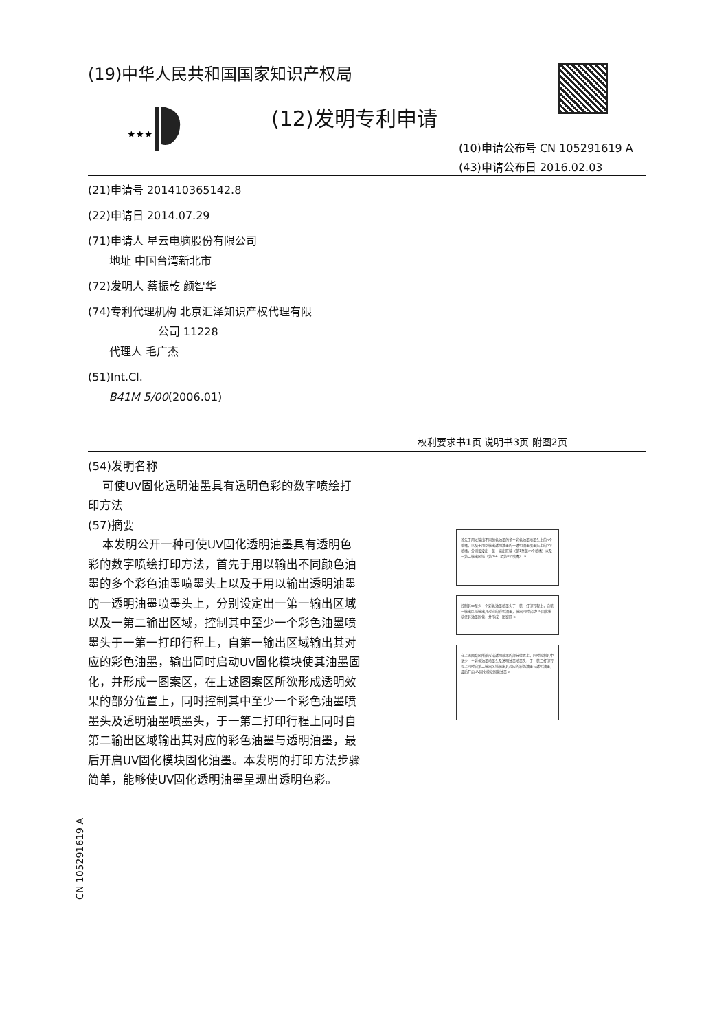(19)中华人民共和国国家知识产权局
★★★
(12)发明专利申请
(10)申请公布号 CN 105291619 A
(43)申请公布日 2016.02.03
(21)申请号 201410365142.8
(22)申请日 2014.07.29
(71)申请人 星云电脑股份有限公司
地址 中国台湾新北市
(72)发明人 蔡振乾 颜智华
(74)专利代理机构 北京汇泽知识产权代理有限
公司 11228
代理人 毛广杰
(51)Int.Cl.
B41M 5/00(2006.01)
权利要求书1页 说明书3页 附图2页
(54)发明名称
可使UV固化透明油墨具有透明色彩的数字喷绘打印方法
(57)摘要
本发明公开一种可使UV固化透明油墨具有透明色彩的数字喷绘打印方法，首先于用以输出不同颜色油墨的多个彩色油墨喷墨头上以及于用以输出透明油墨的一透明油墨喷墨头上，分别设定出一第一输出区域以及一第二输出区域，控制其中至少一个彩色油墨喷墨头于一第一打印行程上，自第一输出区域输出其对应的彩色油墨，输出同时启动UV固化模块使其油墨固化，并形成一图案区，在上述图案区所欲形成透明效果的部分位置上，同时控制其中至少一个彩色油墨喷墨头及透明油墨喷墨头，于一第二打印行程上同时自第二输出区域输出其对应的彩色油墨与透明油墨，最后开启UV固化模块固化油墨。本发明的打印方法步骤简单，能够使UV固化透明油墨呈现出透明色彩。
首先于用以输出不同颜色油墨的多个彩色油墨喷墨头上的n个喷嘴，以及于用以输出透明油墨的一透明油墨喷墨头上的n个喷嘴，分别设定出一第一输出区域（第1至第m个喷嘴）以及一第二输出区域（第m+1至第n个喷嘴） a
控制其中至少一个彩色油墨喷墨头于一第一打印行程上，自第一输出区域输出其对应的彩色油墨，输出同时启动UV固化模块使其油墨固化，并形成一图案区 b
在上述图案区所欲形成透明效果的部分位置上，同时控制其中至少一个彩色油墨喷墨头及透明油墨喷墨头，于一第二打印行程上同时自第二输出区域输出其对应的彩色油墨与透明油墨，最后开启UV固化模块固化油墨 c
CN 105291619 A